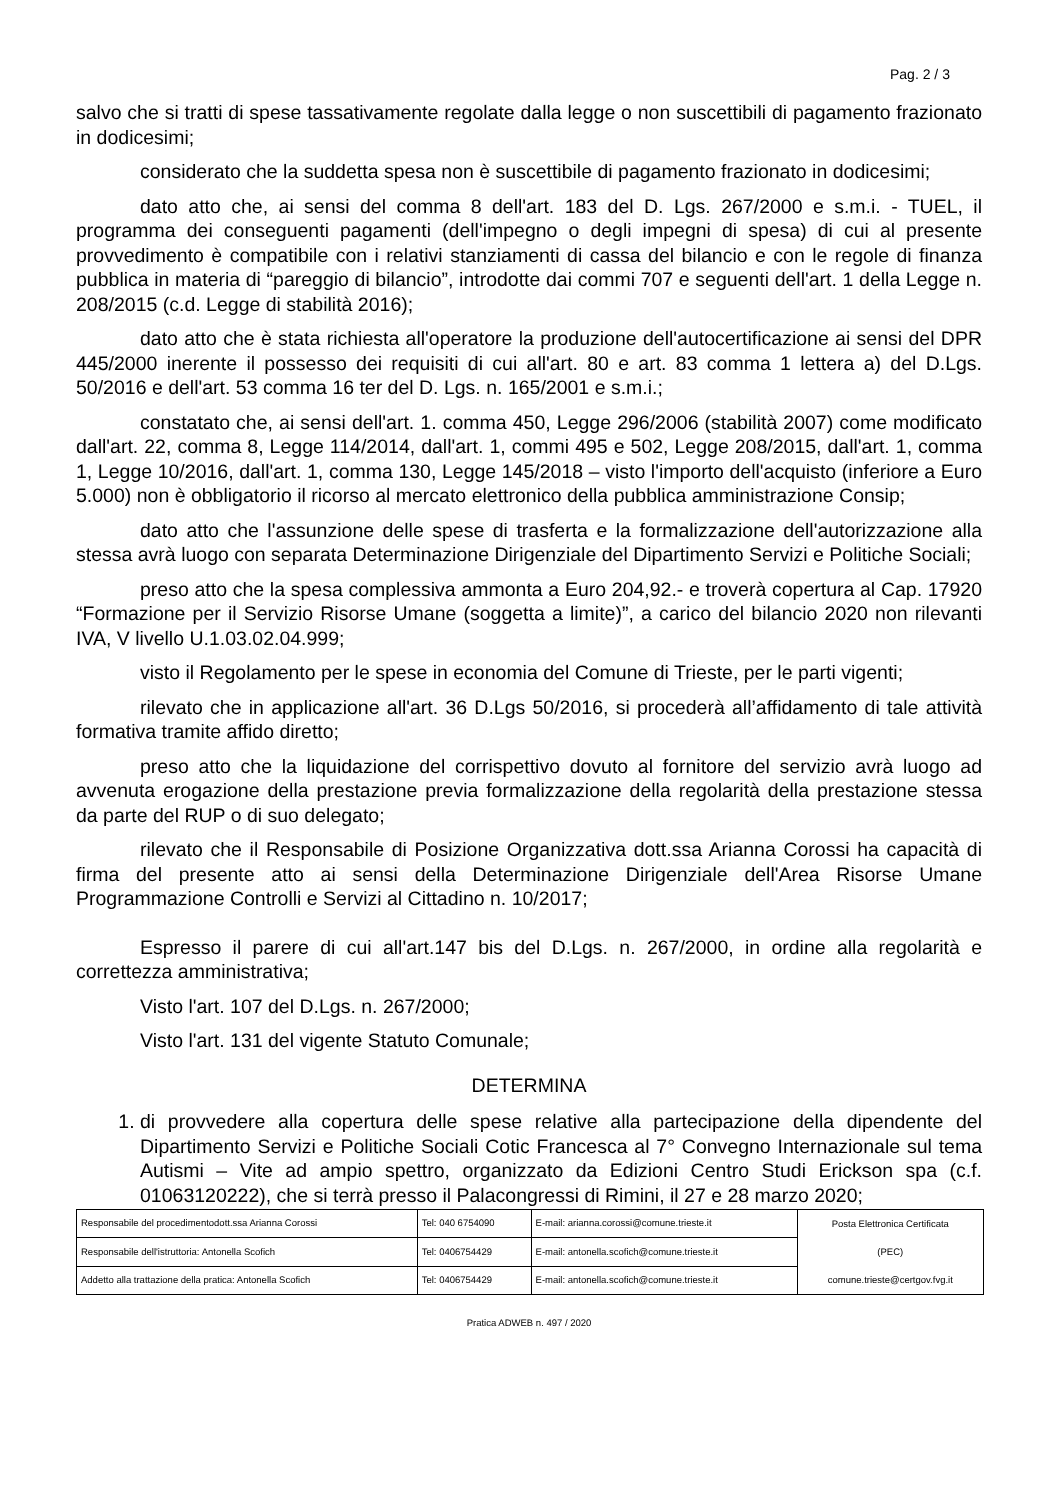Pag. 2 / 3
salvo che si tratti di spese tassativamente regolate dalla legge o non suscettibili di pagamento frazionato in dodicesimi;
considerato che la suddetta spesa non è suscettibile di pagamento frazionato in dodicesimi;
dato atto che, ai sensi del comma 8 dell'art. 183 del D. Lgs. 267/2000 e s.m.i. - TUEL, il programma dei conseguenti pagamenti (dell'impegno o degli impegni di spesa) di cui al presente provvedimento è compatibile con i relativi stanziamenti di cassa del bilancio e con le regole di finanza pubblica in materia di “pareggio di bilancio”, introdotte dai commi 707 e seguenti dell'art. 1 della Legge n. 208/2015 (c.d. Legge di stabilità 2016);
dato atto che è stata richiesta all'operatore la produzione dell'autocertificazione ai sensi del DPR 445/2000 inerente il possesso dei requisiti di cui all'art. 80 e art. 83 comma 1 lettera a) del D.Lgs. 50/2016 e dell'art. 53 comma 16 ter del D. Lgs. n. 165/2001 e s.m.i.;
constatato che, ai sensi dell'art. 1. comma 450, Legge 296/2006 (stabilità 2007) come modificato dall'art. 22, comma 8, Legge 114/2014, dall'art. 1, commi 495 e 502, Legge 208/2015, dall'art. 1, comma 1, Legge 10/2016, dall'art. 1, comma 130, Legge 145/2018 – visto l'importo dell'acquisto (inferiore a Euro 5.000) non è obbligatorio il ricorso al mercato elettronico della pubblica amministrazione Consip;
dato atto che l'assunzione delle spese di trasferta e la formalizzazione dell'autorizzazione alla stessa avrà luogo con separata Determinazione Dirigenziale del Dipartimento Servizi e Politiche Sociali;
preso atto che la spesa complessiva ammonta a Euro 204,92.- e troverà copertura al Cap. 17920 “Formazione per il Servizio Risorse Umane (soggetta a limite)”, a carico del bilancio 2020 non rilevanti IVA, V livello U.1.03.02.04.999;
visto il Regolamento per le spese in economia del Comune di Trieste, per le parti vigenti;
rilevato che in applicazione all'art. 36 D.Lgs 50/2016, si procederà all’affidamento di tale attività formativa tramite affido diretto;
preso atto che la liquidazione del corrispettivo dovuto al fornitore del servizio avrà luogo ad avvenuta erogazione della prestazione previa formalizzazione della regolarità della prestazione stessa da parte del RUP o di suo delegato;
rilevato che il Responsabile di Posizione Organizzativa dott.ssa Arianna Corossi ha capacità di firma del presente atto ai sensi della Determinazione Dirigenziale dell'Area Risorse Umane Programmazione Controlli e Servizi al Cittadino n. 10/2017;
Espresso il parere di cui all'art.147 bis del D.Lgs. n. 267/2000, in ordine alla regolarità e correttezza amministrativa;
Visto l'art. 107 del D.Lgs. n. 267/2000;
Visto l'art. 131 del vigente Statuto Comunale;
DETERMINA
1. di provvedere alla copertura delle spese relative alla partecipazione della dipendente del Dipartimento Servizi e Politiche Sociali Cotic Francesca al 7° Convegno Internazionale sul tema Autismi – Vite ad ampio spettro, organizzato da Edizioni Centro Studi Erickson spa (c.f. 01063120222), che si terrà presso il Palacongressi di Rimini, il 27 e 28 marzo 2020;
| Responsabile del procedimentodott.ssa Arianna Corossi | Tel: 040 6754090 | E-mail: arianna.corossi@comune.trieste.it | Posta Elettronica Certificata (PEC) comune.trieste@certgov.fvg.it |
| Responsabile dell'istruttoria: Antonella Scofich | Tel: 0406754429 | E-mail: antonella.scofich@comune.trieste.it | |
| Addetto alla trattazione della pratica: Antonella Scofich | Tel: 0406754429 | E-mail: antonella.scofich@comune.trieste.it | |
Pratica ADWEB n. 497 / 2020